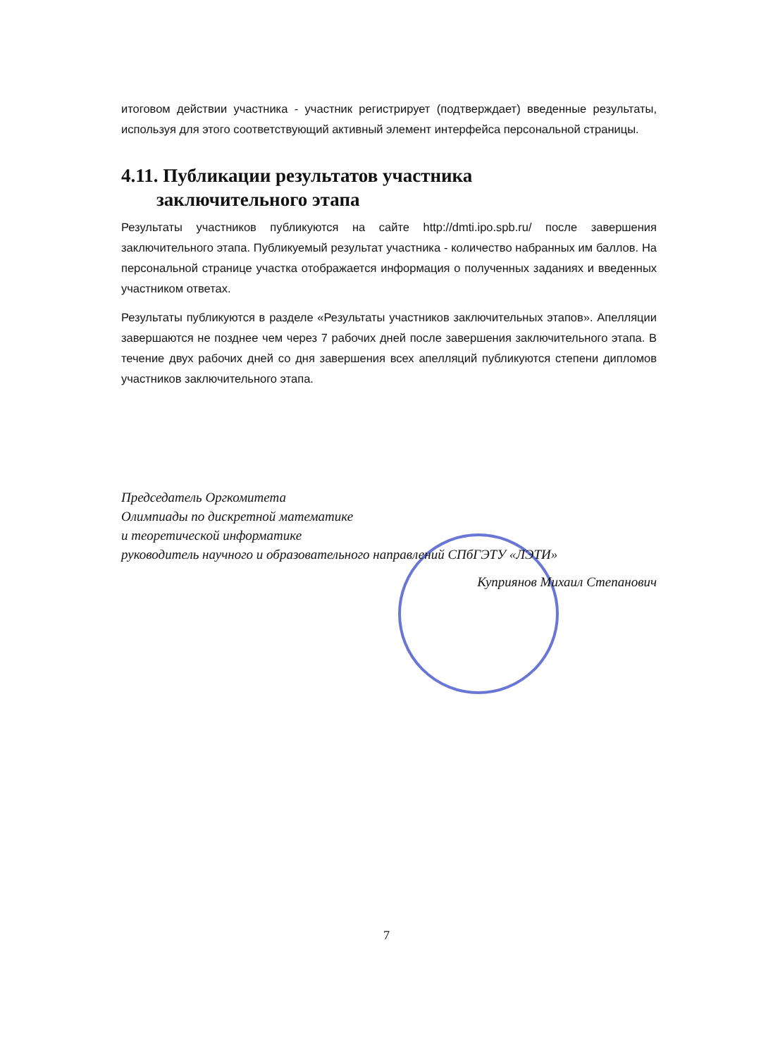итоговом действии участника - участник регистрирует (подтверждает) введенные результаты, используя для этого соответствующий активный элемент интерфейса персональной страницы.
4.11. Публикации результатов участника
заключительного этапа
Результаты участников публикуются на сайте http://dmti.ipo.spb.ru/ после завершения заключительного этапа. Публикуемый результат участника - количество набранных им баллов. На персональной странице участка отображается информация о полученных заданиях и введенных участником ответах.
Результаты публикуются в разделе «Результаты участников заключительных этапов». Апелляции завершаются не позднее чем через 7 рабочих дней после завершения заключительного этапа. В течение двух рабочих дней со дня завершения всех апелляций публикуются степени дипломов участников заключительного этапа.
Председатель Оргкомитета
Олимпиады по дискретной математике
и теоретической информатике
руководитель научного и образовательного направлений СПбГЭТУ «ЛЭТИ»
Куприянов Михаил Степанович
7